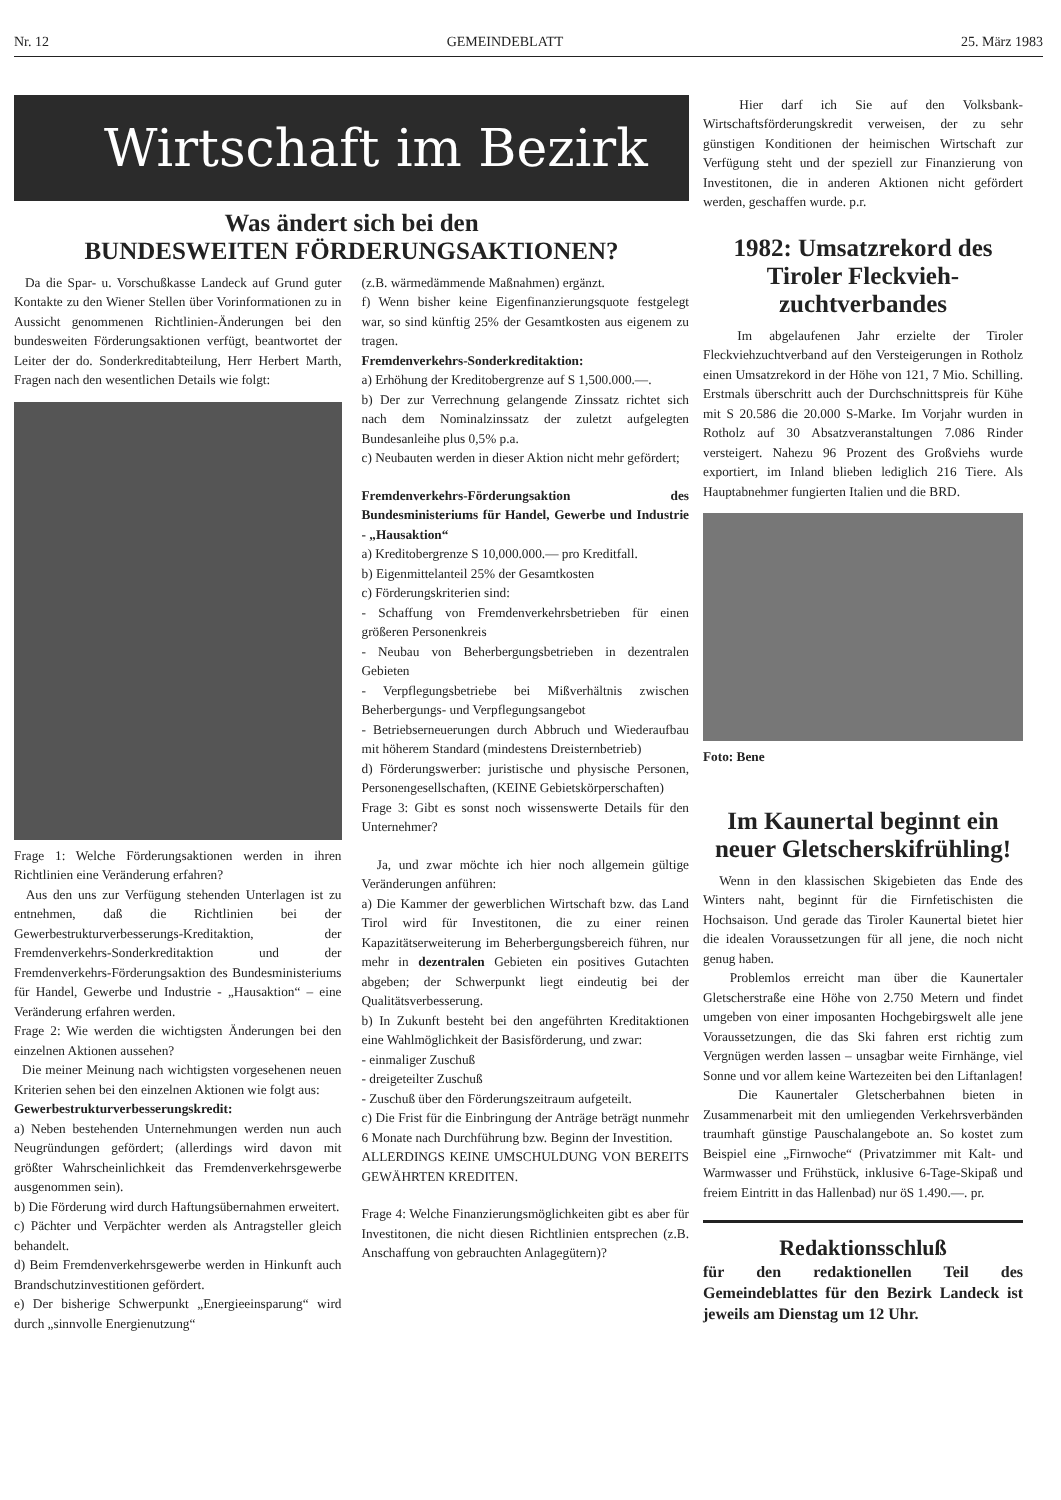Nr. 12 GEMEINDEBLATT 25. März 1983
Wirtschaft im Bezirk
Was ändert sich bei den
BUNDESWEITEN FÖRDERUNGSAKTIONEN?
Da die Spar- u. Vorschußkasse Landeck auf Grund guter Kontakte zu den Wiener Stellen über Vorinformationen zu in Aussicht genommenen Richtlinien-Änderungen bei den bundesweiten Förderungsaktionen verfügt, beantwortet der Leiter der do. Sonderkreditabteilung, Herr Herbert Marth, Fragen nach den wesentlichen Details wie folgt:
Frage 1: Welche Förderungsaktionen werden in ihren Richtlinien eine Veränderung erfahren?
Aus den uns zur Verfügung stehenden Unterlagen ist zu entnehmen, daß die Richtlinien bei der Gewerbestrukturverbesserungs-Kreditaktion, der Fremdenverkehrs-Sonderkreditaktion und der Fremdenverkehrs-Förderungsaktion des Bundesministeriums für Handel, Gewerbe und Industrie - „Hausaktion“ – eine Veränderung erfahren werden.
Frage 2: Wie werden die wichtigsten Änderungen bei den einzelnen Aktionen aussehen?
Die meiner Meinung nach wichtigsten vorgesehenen neuen Kriterien sehen bei den einzelnen Aktionen wie folgt aus:
Gewerbestrukturverbesserungskredit:
a) Neben bestehenden Unternehmungen werden nun auch Neugründungen gefördert; (allerdings wird davon mit größter Wahrscheinlichkeit das Fremdenverkehrsgewerbe ausgenommen sein).
b) Die Förderung wird durch Haftungsübernahmen erweitert.
c) Pächter und Verpächter werden als Antragsteller gleich behandelt.
d) Beim Fremdenverkehrsgewerbe werden in Hinkunft auch Brandschutzinvestitionen gefördert.
e) Der bisherige Schwerpunkt „Energieeinsparung“ wird durch „sinnvolle Energienutzung“
(z.B. wärmedämmende Maßnahmen) ergänzt.
f) Wenn bisher keine Eigenfinanzierungsquote festgelegt war, so sind künftig 25% der Gesamtkosten aus eigenem zu tragen.
Fremdenverkehrs-Sonderkreditaktion:
a) Erhöhung der Kreditobergrenze auf S 1,500.000.—.
b) Der zur Verrechnung gelangende Zinssatz richtet sich nach dem Nominalzinssatz der zuletzt aufgelegten Bundesanleihe plus 0,5% p.a.
c) Neubauten werden in dieser Aktion nicht mehr gefördert;
Fremdenverkehrs-Förderungsaktion des Bundesministeriums für Handel, Gewerbe und Industrie - „Hausaktion“
a) Kreditobergrenze S 10,000.000.— pro Kreditfall.
b) Eigenmittelanteil 25% der Gesamtkosten
c) Förderungskriterien sind:
- Schaffung von Fremdenverkehrsbetrieben für einen größeren Personenkreis
- Neubau von Beherbergungsbetrieben in dezentralen Gebieten
- Verpflegungsbetriebe bei Mißverhältnis zwischen Beherbergungs- und Verpflegungsangebot
- Betriebserneuerungen durch Abbruch und Wiederaufbau mit höherem Standard (mindestens Dreisternbetrieb)
d) Förderungswerber: juristische und physische Personen, Personengesellschaften, (KEINE Gebietskörperschaften)
Frage 3: Gibt es sonst noch wissenswerte Details für den Unternehmer?
Ja, und zwar möchte ich hier noch allgemein gültige Veränderungen anführen:
a) Die Kammer der gewerblichen Wirtschaft bzw. das Land Tirol wird für Investitonen, die zu einer reinen Kapazitätserweiterung im Beherbergungsbereich führen, nur mehr in dezentralen Gebieten ein positives Gutachten abgeben; der Schwerpunkt liegt eindeutig bei der Qualitätsverbesserung.
b) In Zukunft besteht bei den angeführten Kreditaktionen eine Wahlmöglichkeit der Basisförderung, und zwar:
- einmaliger Zuschuß
- dreigeteilter Zuschuß
- Zuschuß über den Förderungszeitraum aufgeteilt.
c) Die Frist für die Einbringung der Anträge beträgt nunmehr 6 Monate nach Durchführung bzw. Beginn der Investition.
ALLERDINGS KEINE UMSCHULDUNG VON BEREITS GEWÄHRTEN KREDITEN.
Frage 4: Welche Finanzierungsmöglichkeiten gibt es aber für Investitonen, die nicht diesen Richtlinien entsprechen (z.B. Anschaffung von gebrauchten Anlagegütern)?
Hier darf ich Sie auf den Volksbank-Wirtschaftsförderungskredit verweisen, der zu sehr günstigen Konditionen der heimischen Wirtschaft zur Verfügung steht und der speziell zur Finanzierung von Investitonen, die in anderen Aktionen nicht gefördert werden, geschaffen wurde. p.r.
1982: Umsatzrekord des Tiroler Fleckvieh-zuchtverbandes
Im abgelaufenen Jahr erzielte der Tiroler Fleckviehzuchtverband auf den Versteigerungen in Rotholz einen Umsatzrekord in der Höhe von 121, 7 Mio. Schilling. Erstmals überschritt auch der Durchschnittspreis für Kühe mit S 20.586 die 20.000 S-Marke. Im Vorjahr wurden in Rotholz auf 30 Absatzveranstaltungen 7.086 Rinder versteigert. Nahezu 96 Prozent des Großviehs wurde exportiert, im Inland blieben lediglich 216 Tiere. Als Hauptabnehmer fungierten Italien und die BRD.
Foto: Bene
Im Kaunertal beginnt ein neuer Gletscherskifrühling!
Wenn in den klassischen Skigebieten das Ende des Winters naht, beginnt für die Firnfetischisten die Hochsaison. Und gerade das Tiroler Kaunertal bietet hier die idealen Voraussetzungen für all jene, die noch nicht genug haben.
Problemlos erreicht man über die Kaunertaler Gletscherstraße eine Höhe von 2.750 Metern und findet umgeben von einer imposanten Hochgebirgswelt alle jene Voraussetzungen, die das Ski fahren erst richtig zum Vergnügen werden lassen – unsagbar weite Firnhänge, viel Sonne und vor allem keine Wartezeiten bei den Liftanlagen!
Die Kaunertaler Gletscherbahnen bieten in Zusammenarbeit mit den umliegenden Verkehrsverbänden traumhaft günstige Pauschalangebote an. So kostet zum Beispiel eine „Firnwoche“ (Privatzimmer mit Kalt- und Warmwasser und Frühstück, inklusive 6-Tage-Skipaß und freiem Eintritt in das Hallenbad) nur öS 1.490.—. pr.
Redaktionsschluß
für den redaktionellen Teil des Gemeindeblattes für den Bezirk Landeck ist jeweils am Dienstag um 12 Uhr.